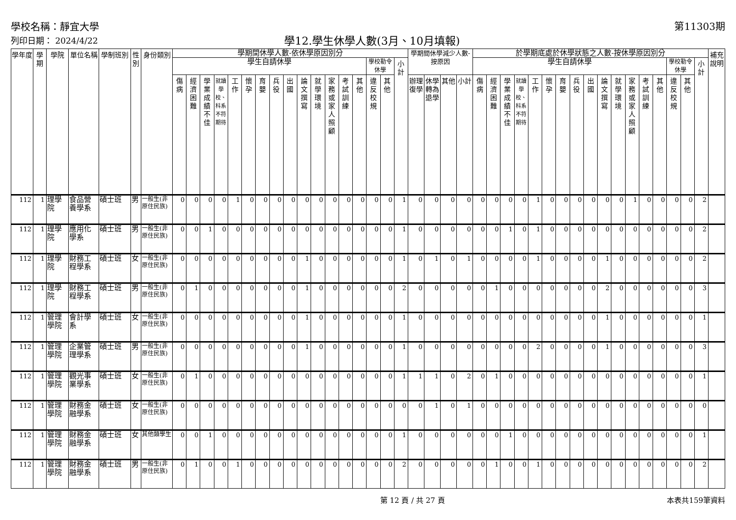學校名稱：靜宜大學
列印日期： 2024/4/22
學12.學生休學人數(3月、10月填報)
第11303期
| 學年度 | 學期 | 學院 | 單位名稱 | 學制班別 | 性別 | 身份類別 | 學期間休學人數-依休學原因別分 | | | | | | | | | | | | | | | | | 學期間休學減少人數-按原因 | | | | 於學期底處於休學狀態之人數-按休學原因別分 | | | | | | | | | | | | | | | | | 補充說明 |
| --- | --- | --- | --- | --- | --- | --- | --- | --- | --- | --- | --- | --- | --- | --- | --- | --- | --- | --- | --- | --- | --- | --- | --- | --- | --- | --- | --- | --- | --- | --- | --- | --- | --- | --- | --- | --- | --- | --- | --- | --- | --- | --- | --- | --- | --- |
| | | | | | | | 學生自請休學 | | | | | | | | | | | | | | 學校勒令休學 | | 小計 | | | | | 學生自請休學 | | | | | | | | | | | | | | 學校勒令休學 | | 小計 | |
| | | | | | | | 傷病 | 經濟困難 | 學業成績不佳 | 就讀學校、科系不符期待 | 工作 | 懷孕 | 育嬰 | 兵役 | 出國 | 論文撰寫 | 就學環境 | 家務或家人照顧 | 考試訓練 | 其他 | 違反校規 | 其他 | | 辦理復學 | 休學轉為退學 | 其他 | 小計 | 傷病 | 經濟困難 | 學業成績不佳 | 就讀學校、科系不符期待 | 工作 | 懷孕 | 育嬰 | 兵役 | 出國 | 論文撰寫 | 就學環境 | 家務或家人照顧 | 考試訓練 | 其他 | 違反校規 | 其他 | | |
| 112 | 1 | 理學院 | 食品營養學系 | 碩士班 | 男 | 一般生(非原住民族) | 0 | 0 | 0 | 0 | 1 | 0 | 0 | 0 | 0 | 0 | 0 | 0 | 0 | 0 | 0 | 0 | 1 | 0 | 0 | 0 | 0 | 0 | 0 | 0 | 0 | 1 | 0 | 0 | 0 | 0 | 0 | 0 | 1 | 0 | 0 | 0 | 0 | 2 | |
| 112 | 1 | 理學院 | 應用化學系 | 碩士班 | 男 | 一般生(非原住民族) | 0 | 0 | 1 | 0 | 0 | 0 | 0 | 0 | 0 | 0 | 0 | 0 | 0 | 0 | 0 | 0 | 1 | 0 | 0 | 0 | 0 | 0 | 0 | 1 | 0 | 1 | 0 | 0 | 0 | 0 | 0 | 0 | 0 | 0 | 0 | 0 | 0 | 2 | |
| 112 | 1 | 理學院 | 財務工程學系 | 碩士班 | 女 | 一般生(非原住民族) | 0 | 0 | 0 | 0 | 0 | 0 | 0 | 0 | 0 | 1 | 0 | 0 | 0 | 0 | 0 | 0 | 1 | 0 | 1 | 0 | 1 | 0 | 0 | 0 | 0 | 1 | 0 | 0 | 0 | 0 | 1 | 0 | 0 | 0 | 0 | 0 | 0 | 2 | |
| 112 | 1 | 理學院 | 財務工程學系 | 碩士班 | 男 | 一般生(非原住民族) | 0 | 1 | 0 | 0 | 0 | 0 | 0 | 0 | 0 | 1 | 0 | 0 | 0 | 0 | 0 | 0 | 2 | 0 | 0 | 0 | 0 | 0 | 1 | 0 | 0 | 0 | 0 | 0 | 0 | 0 | 2 | 0 | 0 | 0 | 0 | 0 | 0 | 3 | |
| 112 | 1 | 管理學院 | 會計學系 | 碩士班 | 女 | 一般生(非原住民族) | 0 | 0 | 0 | 0 | 0 | 0 | 0 | 0 | 0 | 1 | 0 | 0 | 0 | 0 | 0 | 0 | 1 | 0 | 0 | 0 | 0 | 0 | 0 | 0 | 0 | 0 | 0 | 0 | 0 | 0 | 1 | 0 | 0 | 0 | 0 | 0 | 0 | 1 | |
| 112 | 1 | 管理學院 | 企業管理學系 | 碩士班 | 男 | 一般生(非原住民族) | 0 | 0 | 0 | 0 | 0 | 0 | 0 | 0 | 0 | 1 | 0 | 0 | 0 | 0 | 0 | 0 | 1 | 0 | 0 | 0 | 0 | 0 | 0 | 0 | 0 | 2 | 0 | 0 | 0 | 0 | 1 | 0 | 0 | 0 | 0 | 0 | 0 | 3 | |
| 112 | 1 | 管理學院 | 觀光事業學系 | 碩士班 | 女 | 一般生(非原住民族) | 0 | 1 | 0 | 0 | 0 | 0 | 0 | 0 | 0 | 0 | 0 | 0 | 0 | 0 | 0 | 0 | 1 | 1 | 1 | 0 | 2 | 0 | 1 | 0 | 0 | 0 | 0 | 0 | 0 | 0 | 0 | 0 | 0 | 0 | 0 | 0 | 0 | 1 | |
| 112 | 1 | 管理學院 | 財務金融學系 | 碩士班 | 女 | 一般生(非原住民族) | 0 | 0 | 0 | 0 | 0 | 0 | 0 | 0 | 0 | 0 | 0 | 0 | 0 | 0 | 0 | 0 | 0 | 0 | 1 | 0 | 1 | 0 | 0 | 0 | 0 | 0 | 0 | 0 | 0 | 0 | 0 | 0 | 0 | 0 | 0 | 0 | 0 | 0 | |
| 112 | 1 | 管理學院 | 財務金融學系 | 碩士班 | 女 | 其他類學生 | 0 | 0 | 1 | 0 | 0 | 0 | 0 | 0 | 0 | 0 | 0 | 0 | 0 | 0 | 0 | 0 | 1 | 0 | 0 | 0 | 0 | 0 | 0 | 1 | 0 | 0 | 0 | 0 | 0 | 0 | 0 | 0 | 0 | 0 | 0 | 0 | 0 | 1 | |
| 112 | 1 | 管理學院 | 財務金融學系 | 碩士班 | 男 | 一般生(非原住民族) | 0 | 1 | 0 | 0 | 1 | 0 | 0 | 0 | 0 | 0 | 0 | 0 | 0 | 0 | 0 | 0 | 2 | 0 | 0 | 0 | 0 | 0 | 1 | 0 | 0 | 1 | 0 | 0 | 0 | 0 | 0 | 0 | 0 | 0 | 0 | 0 | 0 | 2 | |
第 12 頁 / 共 27 頁 本表共159筆資料